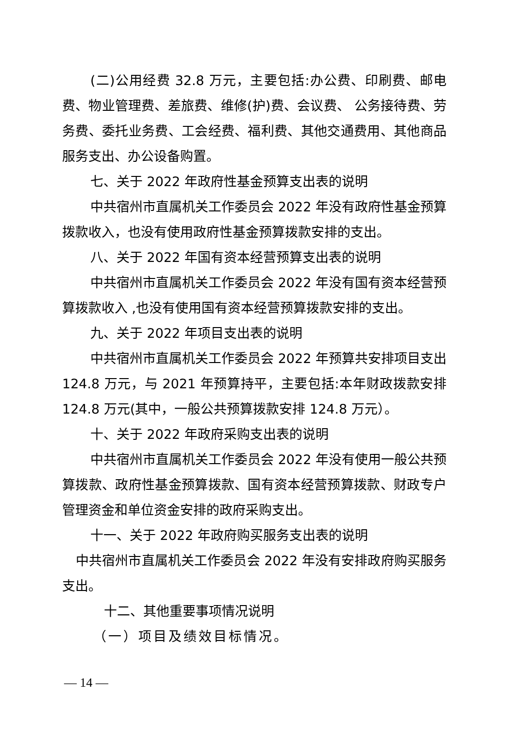(二)公用经费 32.8 万元，主要包括:办公费、印刷费、邮电费、物业管理费、差旅费、维修(护)费、会议费、 公务接待费、劳务费、委托业务费、工会经费、福利费、其他交通费用、其他商品服务支出、办公设备购置。
七、关于 2022 年政府性基金预算支出表的说明
中共宿州市直属机关工作委员会 2022 年没有政府性基金预算拨款收入，也没有使用政府性基金预算拨款安排的支出。
八、关于 2022 年国有资本经营预算支出表的说明
中共宿州市直属机关工作委员会 2022 年没有国有资本经营预 算拨款收入 ,也没有使用国有资本经营预算拨款安排的支出。
九、关于 2022 年项目支出表的说明
中共宿州市直属机关工作委员会 2022 年预算共安排项目支出 124.8 万元，与 2021 年预算持平，主要包括:本年财政拨款安排 124.8 万元(其中，一般公共预算拨款安排 124.8 万元）。
十、关于 2022 年政府采购支出表的说明
中共宿州市直属机关工作委员会 2022 年没有使用一般公共预算拨款、政府性基金预算拨款、国有资本经营预算拨款、财政专户管理资金和单位资金安排的政府采购支出。
十一、关于 2022 年政府购买服务支出表的说明
中共宿州市直属机关工作委员会 2022 年没有安排政府购买服务支出。
十二、其他重要事项情况说明
（一）项目及绩效目标情况。
— 14 —